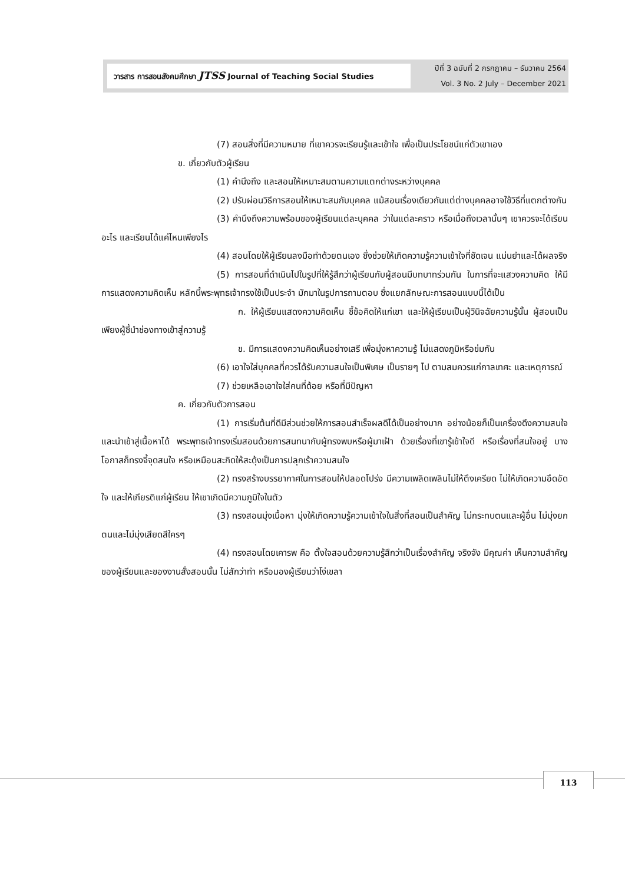วารสาร การสอนสังคมศึกษา JTSS Journal of Teaching Social Studies
ปีที่ 3 ฉบับที่ 2 กรกฎาคม – ธันวาคม 2564
Vol. 3 No. 2 July – December 2021
(7) สอนสิ่งที่มีความหมาย ที่เขาควรจะเรียนรู้และเข้าใจ เพื่อเป็นประโยชน์แก่ตัวเขาเอง
ข. เกี่ยวกับตัวผู้เรียน
(1) คำนึงถึง และสอนให้เหมาะสมตามความแตกต่างระหว่างบุคคล
(2) ปรับผ่อนวิธีการสอนให้เหมาะสมกับบุคคล แม้สอนเรื่องเดียวกันแต่ต่างบุคคลอาจใช้วิธีที่แตกต่างกัน
(3) คำนึงถึงความพร้อมของผู้เรียนแต่ละบุคคล ว่าในแต่ละคราว หรือเมื่อถึงเวลานั้นๆ เขาควรจะได้เรียนอะไร และเรียนได้แค่ไหนเพียงไร
(4) สอนโดยให้ผู้เรียนลงมือทำด้วยตนเอง ซึ่งช่วยให้เกิดความรู้ความเข้าใจที่ชัดเจน แม่นยำและได้ผลจริง
(5) การสอนที่ดำเนินไปในรูปที่ให้รู้สึกว่าผู้เรียนกับผู้สอนมีบทบาทร่วมกัน ในการที่จะแสวงความคิด ให้มีการแสดงความคิดเห็น หลักนี้พระพุทธเจ้าทรงใช้เป็นประจำ มักมาในรูปการถามตอบ ซึ่งแยกลักษณะการสอนแบบนี้ได้เป็น
ก. ให้ผู้เรียนแสดงความคิดเห็น ชี้ข้อคิดให้แก่เขา และให้ผู้เรียนเป็นผู้วินิจฉัยความรู้นั้น ผู้สอนเป็นเพียงผู้ชี้นำช่องทางเข้าสู่ความรู้
ข. มีการแสดงความคิดเห็นอย่างเสรี เพื่อมุ่งหาความรู้ ไม่แสดงภูมิหรือข่มกัน
(6) เอาใจใส่บุคคลที่ควรได้รับความสนใจเป็นพิเศษ เป็นรายๆ ไป ตามสมควรแก่กาลเทศะ และเหตุการณ์
(7) ช่วยเหลือเอาใจใส่คนที่ด้อย หรือที่มีปัญหา
ค. เกี่ยวกับตัวการสอน
(1) การเริ่มต้นที่ดีมีส่วนช่วยให้การสอนสำเร็จผลดีได้เป็นอย่างมาก อย่างน้อยก็เป็นเครื่องดึงความสนใจ และนำเข้าสู่เนื้อหาได้ พระพุทธเจ้าทรงเริ่มสอนด้วยการสนทนากับผู้ทรงพบหรือผู้มาเฝ้า ด้วยเรื่องที่เขารู้เข้าใจดี หรือเรื่องที่สนใจอยู่ บางโอกาสก็ทรงจี้จุดสนใจ หรือเหมือนสะกิดให้สะดุ้งเป็นการปลุกเร้าความสนใจ
(2) ทรงสร้างบรรยากาศในการสอนให้ปลอดโปร่ง มีความเพลิดเพลินไม่ให้ตึงเครียด ไม่ให้เกิดความอึดอัดใจ และให้เกียรติแก่ผู้เรียน ให้เขาเกิดมีความภูมิใจในตัว
(3) ทรงสอนมุ่งเนื้อหา มุ่งให้เกิดความรู้ความเข้าใจในสิ่งที่สอนเป็นสำคัญ ไม่กระทบตนและผู้อื่น ไม่มุ่งยกตนและไม่มุ่งเสียดสีใครๆ
(4) ทรงสอนโดยเคารพ คือ ตั้งใจสอนด้วยความรู้สึกว่าเป็นเรื่องสำคัญ จริงจัง มีคุณค่า เห็นความสำคัญของผู้เรียนและของงานสั่งสอนนั้น ไม่สักว่าทำ หรือมองผู้เรียนว่าโง่เขลา
113